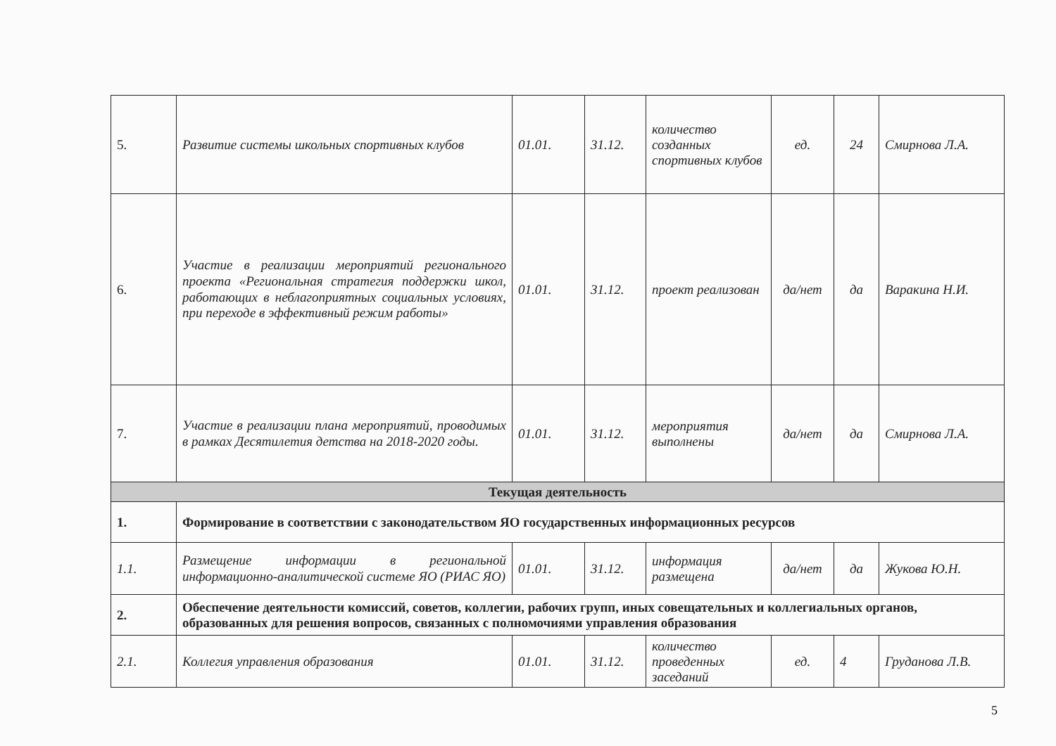| 5. | Развитие системы школьных спортивных клубов | 01.01. | 31.12. | количество созданных спортивных клубов | ед. | 24 | Смирнова Л.А. |
| 6. | Участие в реализации мероприятий регионального проекта «Региональная стратегия поддержки школ, работающих в неблагоприятных социальных условиях, при переходе в эффективный режим работы» | 01.01. | 31.12. | проект реализован | да/нет | да | Варакина Н.И. |
| 7. | Участие в реализации плана мероприятий, проводимых в рамках Десятилетия детства на 2018-2020 годы. | 01.01. | 31.12. | мероприятия выполнены | да/нет | да | Смирнова Л.А. |
| Текущая деятельность | | | | | | | |
| 1. | Формирование в соответствии с законодательством ЯО государственных информационных ресурсов | | | | | | |
| 1.1. | Размещение информации в региональной информационно-аналитической системе ЯО (РИАС ЯО) | 01.01. | 31.12. | информация размещена | да/нет | да | Жукова Ю.Н. |
| 2. | Обеспечение деятельности комиссий, советов, коллегии, рабочих групп, иных совещательных и коллегиальных органов, образованных для решения вопросов, связанных с полномочиями управления образования | | | | | | |
| 2.1. | Коллегия управления образования | 01.01. | 31.12. | количество проведенных заседаний | ед. | 4 | Груданова Л.В. |
5